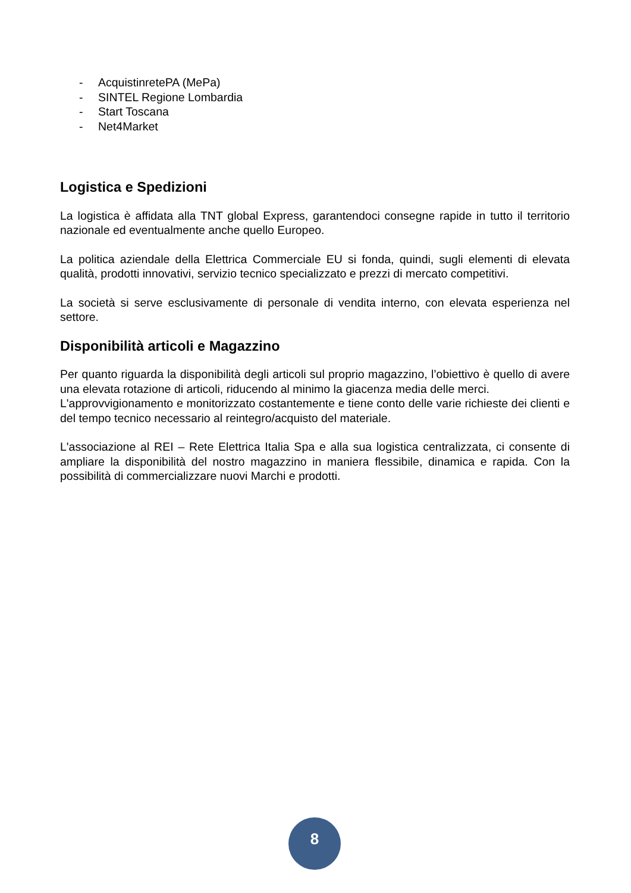- AcquistinretePA (MePa)
- SINTEL Regione Lombardia
- Start Toscana
- Net4Market
Logistica e Spedizioni
La logistica è affidata alla TNT global Express, garantendoci consegne rapide in tutto il territorio nazionale ed eventualmente anche quello Europeo.
La politica aziendale della Elettrica Commerciale EU si fonda, quindi, sugli elementi di elevata qualità, prodotti innovativi, servizio tecnico specializzato e prezzi di mercato competitivi.
La società si serve esclusivamente di personale di vendita interno, con elevata esperienza nel settore.
Disponibilità articoli e Magazzino
Per quanto riguarda la disponibilità degli articoli sul proprio magazzino, l’obiettivo è quello di avere una elevata rotazione di articoli, riducendo al minimo la giacenza media delle merci.
L'approvvigionamento e monitorizzato costantemente e tiene conto delle varie richieste dei clienti e del tempo tecnico necessario al reintegro/acquisto del materiale.
L'associazione al REI – Rete Elettrica Italia Spa e alla sua logistica centralizzata, ci consente di ampliare la disponibilità del nostro magazzino in maniera flessibile, dinamica e rapida. Con la possibilità di commercializzare nuovi Marchi e prodotti.
8